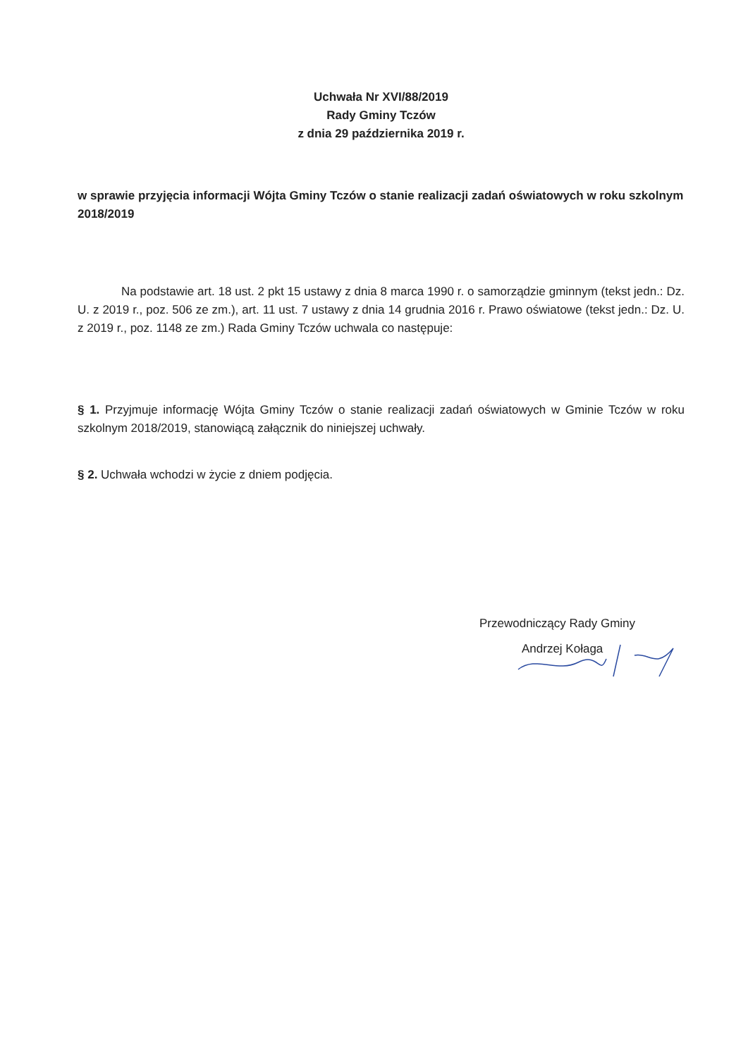Uchwała Nr XVI/88/2019
Rady Gminy Tczów
z dnia 29 października 2019 r.
w sprawie przyjęcia informacji Wójta Gminy Tczów o stanie realizacji zadań oświatowych w roku szkolnym 2018/2019
Na podstawie art. 18 ust. 2 pkt 15 ustawy z dnia 8 marca 1990 r. o samorządzie gminnym (tekst jedn.: Dz. U. z 2019 r., poz. 506 ze zm.), art. 11 ust. 7 ustawy z dnia 14 grudnia 2016 r. Prawo oświatowe (tekst jedn.: Dz. U. z 2019 r., poz. 1148 ze zm.) Rada Gminy Tczów uchwala co następuje:
§ 1. Przyjmuje informację Wójta Gminy Tczów o stanie realizacji zadań oświatowych w Gminie Tczów w roku szkolnym 2018/2019, stanowiącą załącznik do niniejszej uchwały.
§ 2. Uchwała wchodzi w życie z dniem podjęcia.
Przewodniczący Rady Gminy
Andrzej Kołaga